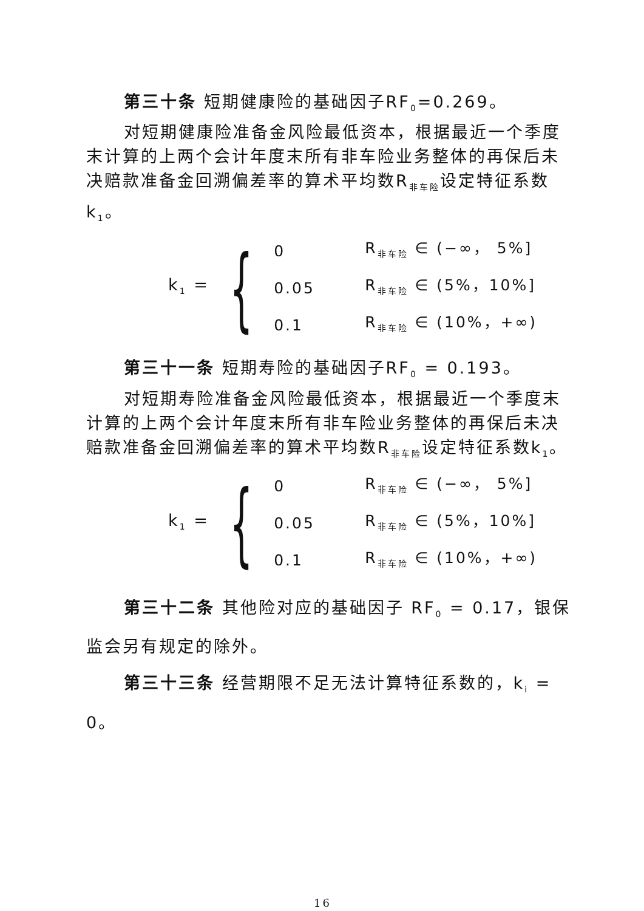第三十条 短期健康险的基础因子RF<sub>0</sub>=0.269。
对短期健康险准备金风险最低资本，根据最近一个季度末计算的上两个会计年度末所有非车险业务整体的再保后未决赔款准备金回溯偏差率的算术平均数R<sub>非车险</sub>设定特征系数k<sub>1</sub>。
k<sub>1</sub> = {
| 0 | R<sub>非车险</sub> ∈ (−∞， 5%] |
| 0.05 | R<sub>非车险</sub> ∈ (5%，10%] |
| 0.1 | R<sub>非车险</sub> ∈ (10%，+∞) |
第三十一条 短期寿险的基础因子RF<sub>0</sub> = 0.193。
对短期寿险准备金风险最低资本，根据最近一个季度末计算的上两个会计年度末所有非车险业务整体的再保后未决赔款准备金回溯偏差率的算术平均数R<sub>非车险</sub>设定特征系数k<sub>1</sub>。
k<sub>1</sub> = {
| 0 | R<sub>非车险</sub> ∈ (−∞， 5%] |
| 0.05 | R<sub>非车险</sub> ∈ (5%，10%] |
| 0.1 | R<sub>非车险</sub> ∈ (10%，+∞) |
第三十二条 其他险对应的基础因子 RF<sub>0</sub> = 0.17，银保监会另有规定的除外。
第三十三条 经营期限不足无法计算特征系数的，k<sub>i</sub> = 0。
16